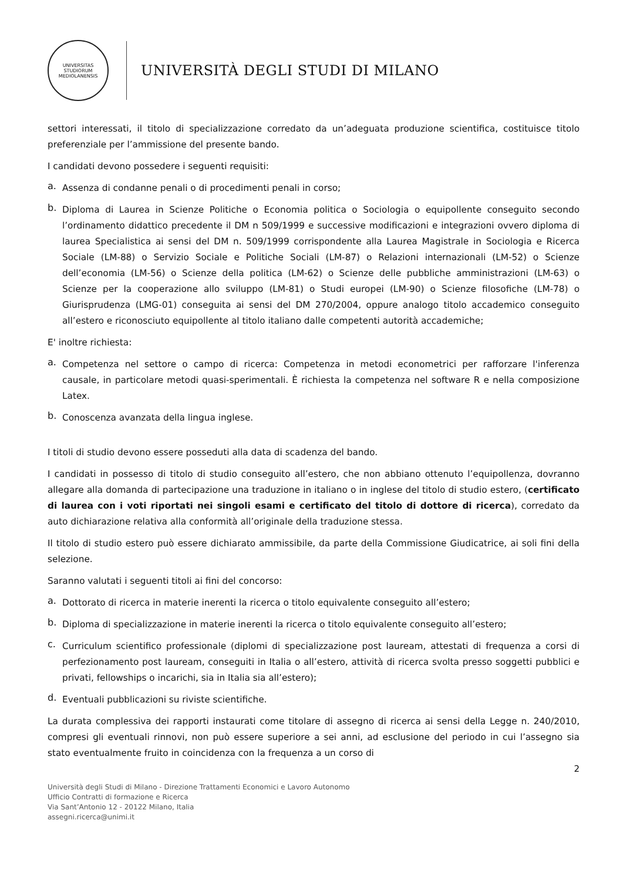UNIVERSITAS STUDIORUM MEDIOLANENSIS
UNIVERSITÀ DEGLI STUDI DI MILANO
settori interessati, il titolo di specializzazione corredato da un’adeguata produzione scientifica, costituisce titolo preferenziale per l’ammissione del presente bando.
I candidati devono possedere i seguenti requisiti:
a.
Assenza di condanne penali o di procedimenti penali in corso;
b.
Diploma di Laurea in Scienze Politiche o Economia politica o Sociologia o equipollente conseguito secondo l’ordinamento didattico precedente il DM n 509/1999 e successive modificazioni e integrazioni ovvero diploma di laurea Specialistica ai sensi del DM n. 509/1999 corrispondente alla Laurea Magistrale in Sociologia e Ricerca Sociale (LM-88) o Servizio Sociale e Politiche Sociali (LM-87) o Relazioni internazionali (LM-52) o Scienze dell’economia (LM-56) o Scienze della politica (LM-62) o Scienze delle pubbliche amministrazioni (LM-63) o Scienze per la cooperazione allo sviluppo (LM-81) o Studi europei (LM-90) o Scienze filosofiche (LM-78) o Giurisprudenza (LMG-01) conseguita ai sensi del DM 270/2004, oppure analogo titolo accademico conseguito all’estero e riconosciuto equipollente al titolo italiano dalle competenti autorità accademiche;
E' inoltre richiesta:
a.
Competenza nel settore o campo di ricerca: Competenza in metodi econometrici per rafforzare l'inferenza causale, in particolare metodi quasi-sperimentali. È richiesta la competenza nel software R e nella composizione Latex.
b.
Conoscenza avanzata della lingua inglese.
I titoli di studio devono essere posseduti alla data di scadenza del bando.
I candidati in possesso di titolo di studio conseguito all’estero, che non abbiano ottenuto l’equipollenza, dovranno allegare alla domanda di partecipazione una traduzione in italiano o in inglese del titolo di studio estero, (certificato di laurea con i voti riportati nei singoli esami e certificato del titolo di dottore di ricerca), corredato da auto dichiarazione relativa alla conformità all’originale della traduzione stessa.
Il titolo di studio estero può essere dichiarato ammissibile, da parte della Commissione Giudicatrice, ai soli fini della selezione.
Saranno valutati i seguenti titoli ai fini del concorso:
a.
Dottorato di ricerca in materie inerenti la ricerca o titolo equivalente conseguito all’estero;
b.
Diploma di specializzazione in materie inerenti la ricerca o titolo equivalente conseguito all’estero;
c.
Curriculum scientifico professionale (diplomi di specializzazione post lauream, attestati di frequenza a corsi di perfezionamento post lauream, conseguiti in Italia o all’estero, attività di ricerca svolta presso soggetti pubblici e privati, fellowships o incarichi, sia in Italia sia all’estero);
d.
Eventuali pubblicazioni su riviste scientifiche.
La durata complessiva dei rapporti instaurati come titolare di assegno di ricerca ai sensi della Legge n. 240/2010, compresi gli eventuali rinnovi, non può essere superiore a sei anni, ad esclusione del periodo in cui l’assegno sia stato eventualmente fruito in coincidenza con la frequenza a un corso di
2
Università degli Studi di Milano - Direzione Trattamenti Economici e Lavoro Autonomo
Ufficio Contratti di formazione e Ricerca
Via Sant’Antonio 12 - 20122 Milano, Italia
assegni.ricerca@unimi.it